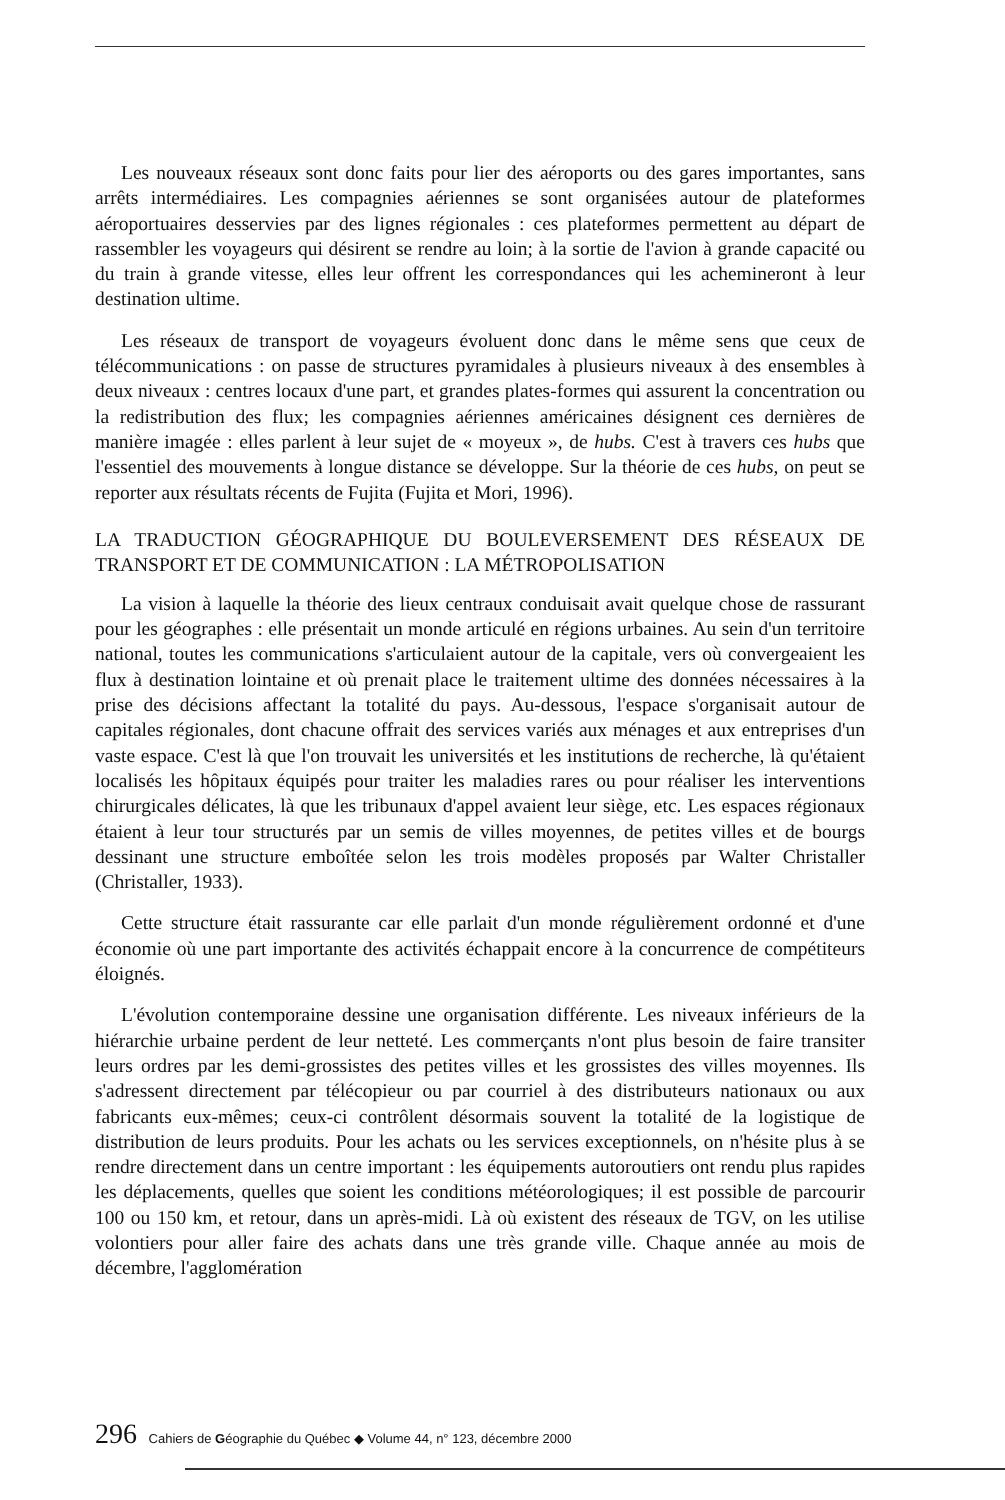Les nouveaux réseaux sont donc faits pour lier des aéroports ou des gares importantes, sans arrêts intermédiaires. Les compagnies aériennes se sont organisées autour de plateformes aéroportuaires desservies par des lignes régionales : ces plateformes permettent au départ de rassembler les voyageurs qui désirent se rendre au loin; à la sortie de l'avion à grande capacité ou du train à grande vitesse, elles leur offrent les correspondances qui les achemineront à leur destination ultime.
Les réseaux de transport de voyageurs évoluent donc dans le même sens que ceux de télécommunications : on passe de structures pyramidales à plusieurs niveaux à des ensembles à deux niveaux : centres locaux d'une part, et grandes plates-formes qui assurent la concentration ou la redistribution des flux; les compagnies aériennes américaines désignent ces dernières de manière imagée : elles parlent à leur sujet de « moyeux », de hubs. C'est à travers ces hubs que l'essentiel des mouvements à longue distance se développe. Sur la théorie de ces hubs, on peut se reporter aux résultats récents de Fujita (Fujita et Mori, 1996).
LA TRADUCTION GÉOGRAPHIQUE DU BOULEVERSEMENT DES RÉSEAUX DE TRANSPORT ET DE COMMUNICATION : LA MÉTROPOLISATION
La vision à laquelle la théorie des lieux centraux conduisait avait quelque chose de rassurant pour les géographes : elle présentait un monde articulé en régions urbaines. Au sein d'un territoire national, toutes les communications s'articulaient autour de la capitale, vers où convergeaient les flux à destination lointaine et où prenait place le traitement ultime des données nécessaires à la prise des décisions affectant la totalité du pays. Au-dessous, l'espace s'organisait autour de capitales régionales, dont chacune offrait des services variés aux ménages et aux entreprises d'un vaste espace. C'est là que l'on trouvait les universités et les institutions de recherche, là qu'étaient localisés les hôpitaux équipés pour traiter les maladies rares ou pour réaliser les interventions chirurgicales délicates, là que les tribunaux d'appel avaient leur siège, etc. Les espaces régionaux étaient à leur tour structurés par un semis de villes moyennes, de petites villes et de bourgs dessinant une structure emboîtée selon les trois modèles proposés par Walter Christaller (Christaller, 1933).
Cette structure était rassurante car elle parlait d'un monde régulièrement ordonné et d'une économie où une part importante des activités échappait encore à la concurrence de compétiteurs éloignés.
L'évolution contemporaine dessine une organisation différente. Les niveaux inférieurs de la hiérarchie urbaine perdent de leur netteté. Les commerçants n'ont plus besoin de faire transiter leurs ordres par les demi-grossistes des petites villes et les grossistes des villes moyennes. Ils s'adressent directement par télécopieur ou par courriel à des distributeurs nationaux ou aux fabricants eux-mêmes; ceux-ci contrôlent désormais souvent la totalité de la logistique de distribution de leurs produits. Pour les achats ou les services exceptionnels, on n'hésite plus à se rendre directement dans un centre important : les équipements autoroutiers ont rendu plus rapides les déplacements, quelles que soient les conditions météorologiques; il est possible de parcourir 100 ou 150 km, et retour, dans un après-midi. Là où existent des réseaux de TGV, on les utilise volontiers pour aller faire des achats dans une très grande ville. Chaque année au mois de décembre, l'agglomération
296 Cahiers de Géographie du Québec ◆ Volume 44, n° 123, décembre 2000